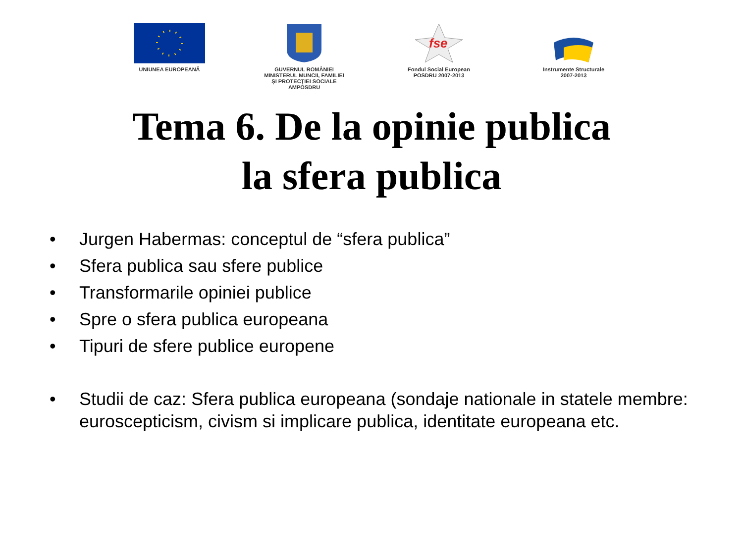UNIUNEA EUROPEANĂ GUVERNUL ROMÂNIEI
MINISTERUL MUNCII, FAMILIEI
ŞI PROTECŢIEI SOCIALE
AMPOSDRU
fse
Fondul Social European
POSDRU 2007-2013
Instrumente Structurale
2007-2013
Tema 6. De la opinie publica
la sfera publica
• Jurgen Habermas: conceptul de “sfera publica”
• Sfera publica sau sfere publice
• Transformarile opiniei publice
• Spre o sfera publica europeana
• Tipuri de sfere publice europene
• Studii de caz: Sfera publica europeana (sondaje nationale in statele membre: euroscepticism, civism si implicare publica, identitate europeana etc.